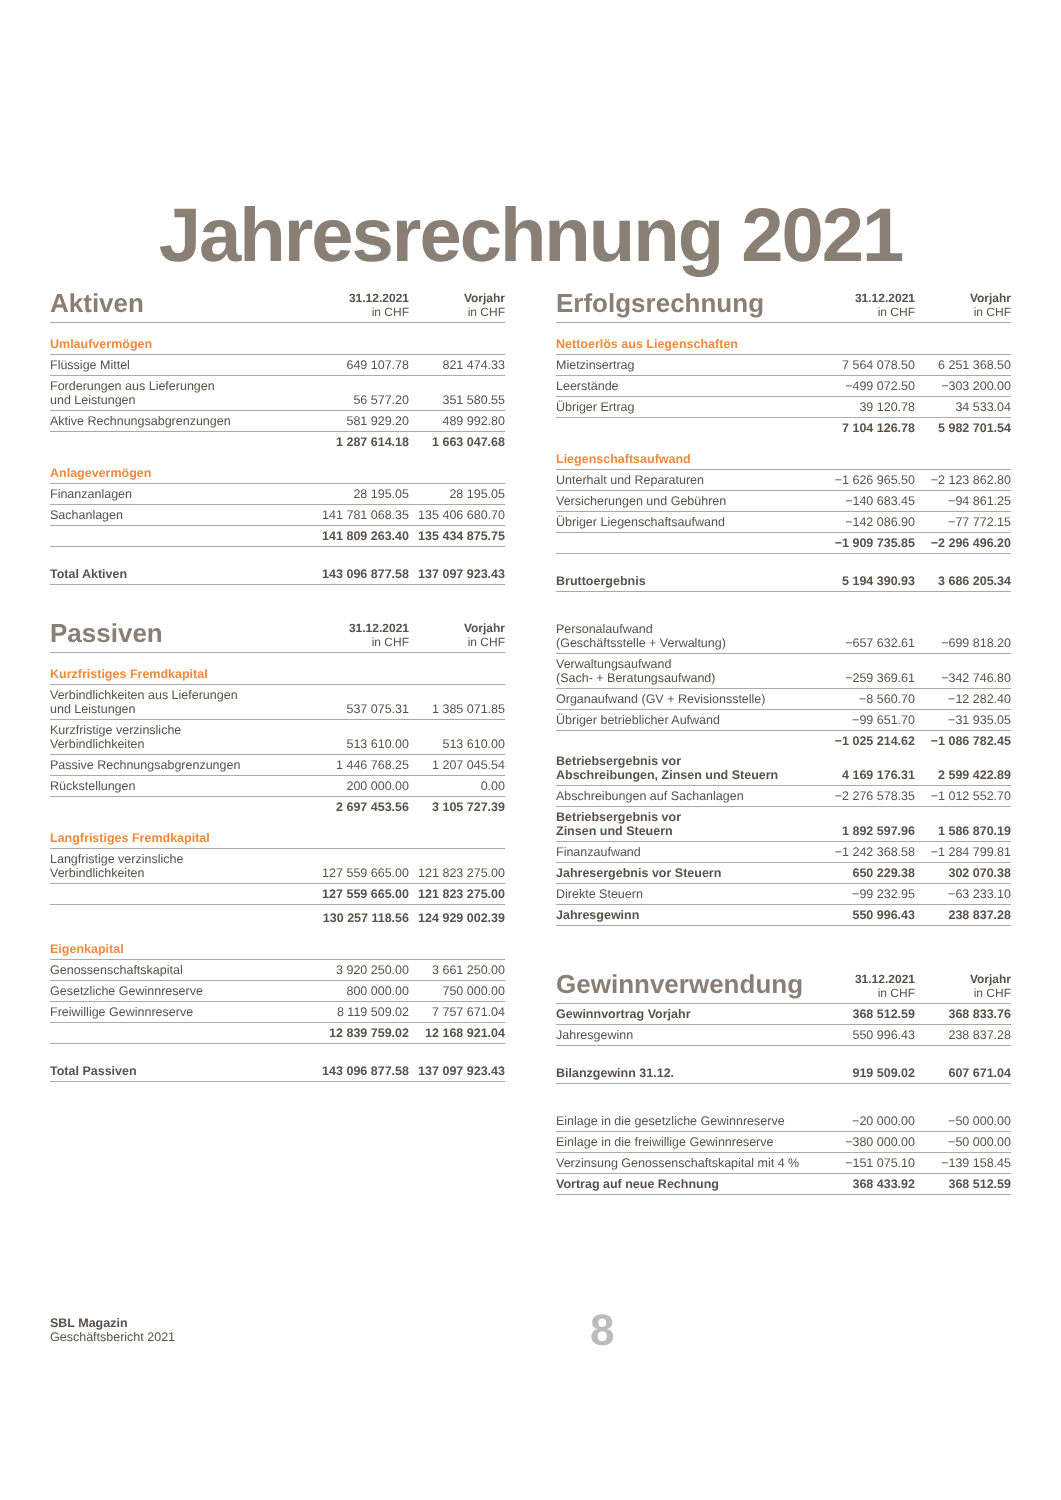Jahresrechnung 2021
| Aktiven | 31.12.2021 in CHF | Vorjahr in CHF |
| --- | --- | --- |
| Umlaufvermögen | | |
| Flüssige Mittel | 649 107.78 | 821 474.33 |
| Forderungen aus Lieferungen und Leistungen | 56 577.20 | 351 580.55 |
| Aktive Rechnungsabgrenzungen | 581 929.20 | 489 992.80 |
| | 1 287 614.18 | 1 663 047.68 |
| Anlagevermögen | | |
| Finanzanlagen | 28 195.05 | 28 195.05 |
| Sachanlagen | 141 781 068.35 | 135 406 680.70 |
| | 141 809 263.40 | 135 434 875.75 |
| Total Aktiven | 143 096 877.58 | 137 097 923.43 |
| Passiven | 31.12.2021 in CHF | Vorjahr in CHF |
| --- | --- | --- |
| Kurzfristiges Fremdkapital | | |
| Verbindlichkeiten aus Lieferungen und Leistungen | 537 075.31 | 1 385 071.85 |
| Kurzfristige verzinsliche Verbindlichkeiten | 513 610.00 | 513 610.00 |
| Passive Rechnungsabgrenzungen | 1 446 768.25 | 1 207 045.54 |
| Rückstellungen | 200 000.00 | 0.00 |
| | 2 697 453.56 | 3 105 727.39 |
| Langfristiges Fremdkapital | | |
| Langfristige verzinsliche Verbindlichkeiten | 127 559 665.00 | 121 823 275.00 |
| | 127 559 665.00 | 121 823 275.00 |
| | 130 257 118.56 | 124 929 002.39 |
| Eigenkapital | | |
| Genossenschaftskapital | 3 920 250.00 | 3 661 250.00 |
| Gesetzliche Gewinnreserve | 800 000.00 | 750 000.00 |
| Freiwillige Gewinnreserve | 8 119 509.02 | 7 757 671.04 |
| | 12 839 759.02 | 12 168 921.04 |
| Total Passiven | 143 096 877.58 | 137 097 923.43 |
| Erfolgsrechnung | 31.12.2021 in CHF | Vorjahr in CHF |
| --- | --- | --- |
| Nettoerlös aus Liegenschaften | | |
| Mietzinsertrag | 7 564 078.50 | 6 251 368.50 |
| Leerstände | −499 072.50 | −303 200.00 |
| Übriger Ertrag | 39 120.78 | 34 533.04 |
| | 7 104 126.78 | 5 982 701.54 |
| Liegenschaftsaufwand | | |
| Unterhalt und Reparaturen | −1 626 965.50 | −2 123 862.80 |
| Versicherungen und Gebühren | −140 683.45 | −94 861.25 |
| Übriger Liegenschaftsaufwand | −142 086.90 | −77 772.15 |
| | −1 909 735.85 | −2 296 496.20 |
| Bruttoergebnis | 5 194 390.93 | 3 686 205.34 |
| Personalaufwand (Geschäftsstelle + Verwaltung) | −657 632.61 | −699 818.20 |
| Verwaltungsaufwand (Sach- + Beratungsaufwand) | −259 369.61 | −342 746.80 |
| Organaufwand (GV + Revisionsstelle) | −8 560.70 | −12 282.40 |
| Übriger betrieblicher Aufwand | −99 651.70 | −31 935.05 |
| | −1 025 214.62 | −1 086 782.45 |
| Betriebsergebnis vor Abschreibungen, Zinsen und Steuern | 4 169 176.31 | 2 599 422.89 |
| Abschreibungen auf Sachanlagen | −2 276 578.35 | −1 012 552.70 |
| Betriebsergebnis vor Zinsen und Steuern | 1 892 597.96 | 1 586 870.19 |
| Finanzaufwand | −1 242 368.58 | −1 284 799.81 |
| Jahresergebnis vor Steuern | 650 229.38 | 302 070.38 |
| Direkte Steuern | −99 232.95 | −63 233.10 |
| Jahresgewinn | 550 996.43 | 238 837.28 |
| Gewinnverwendung | 31.12.2021 in CHF | Vorjahr in CHF |
| --- | --- | --- |
| Gewinnvortrag Vorjahr | 368 512.59 | 368 833.76 |
| Jahresgewinn | 550 996.43 | 238 837.28 |
| Bilanzgewinn 31.12. | 919 509.02 | 607 671.04 |
| Einlage in die gesetzliche Gewinnreserve | −20 000.00 | −50 000.00 |
| Einlage in die freiwillige Gewinnreserve | −380 000.00 | −50 000.00 |
| Verzinsung Genossenschaftskapital mit 4 % | −151 075.10 | −139 158.45 |
| Vortrag auf neue Rechnung | 368 433.92 | 368 512.59 |
SBL Magazin
Geschäftsbericht 2021
8